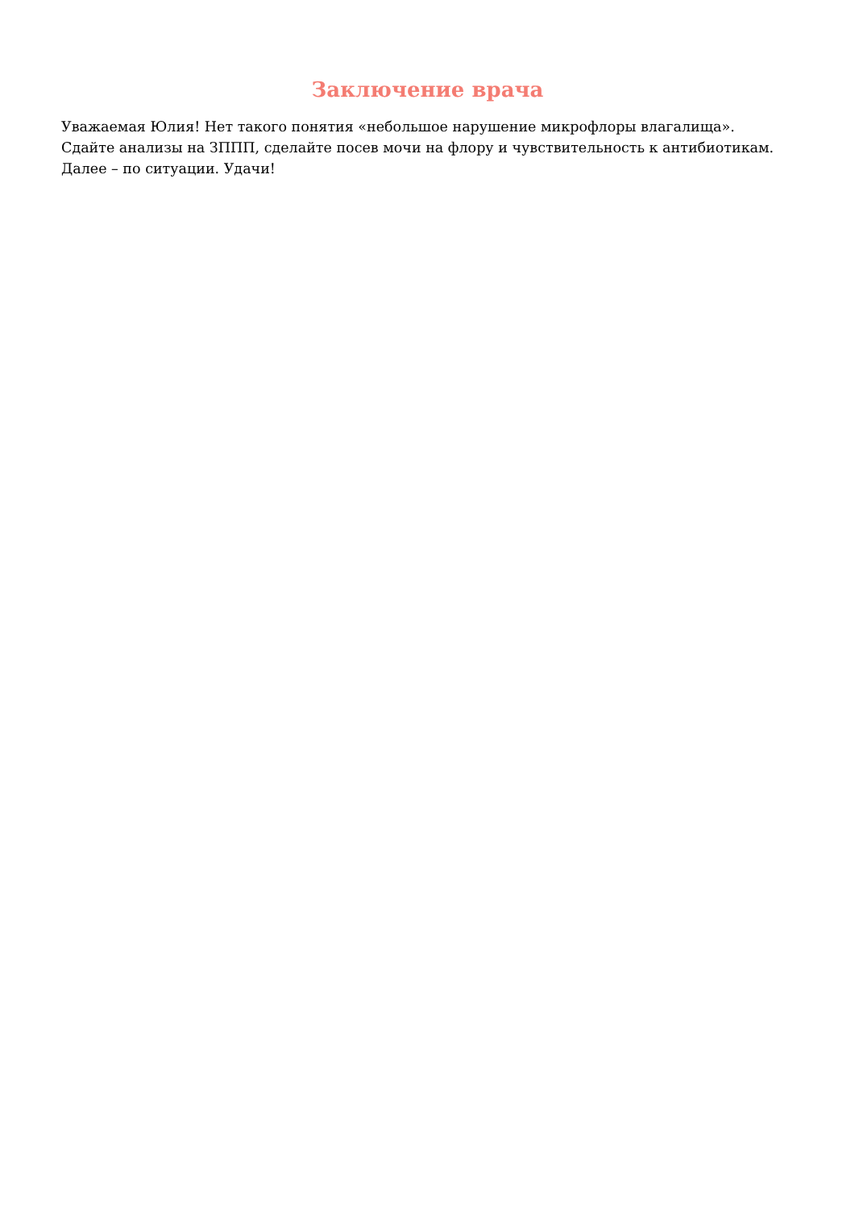Заключение врача
Уважаемая Юлия! Нет такого понятия «небольшое нарушение микрофлоры влагалища».
Сдайте анализы на ЗППП, сделайте посев мочи на флору и чувствительность к антибиотикам.
Далее – по ситуации. Удачи!